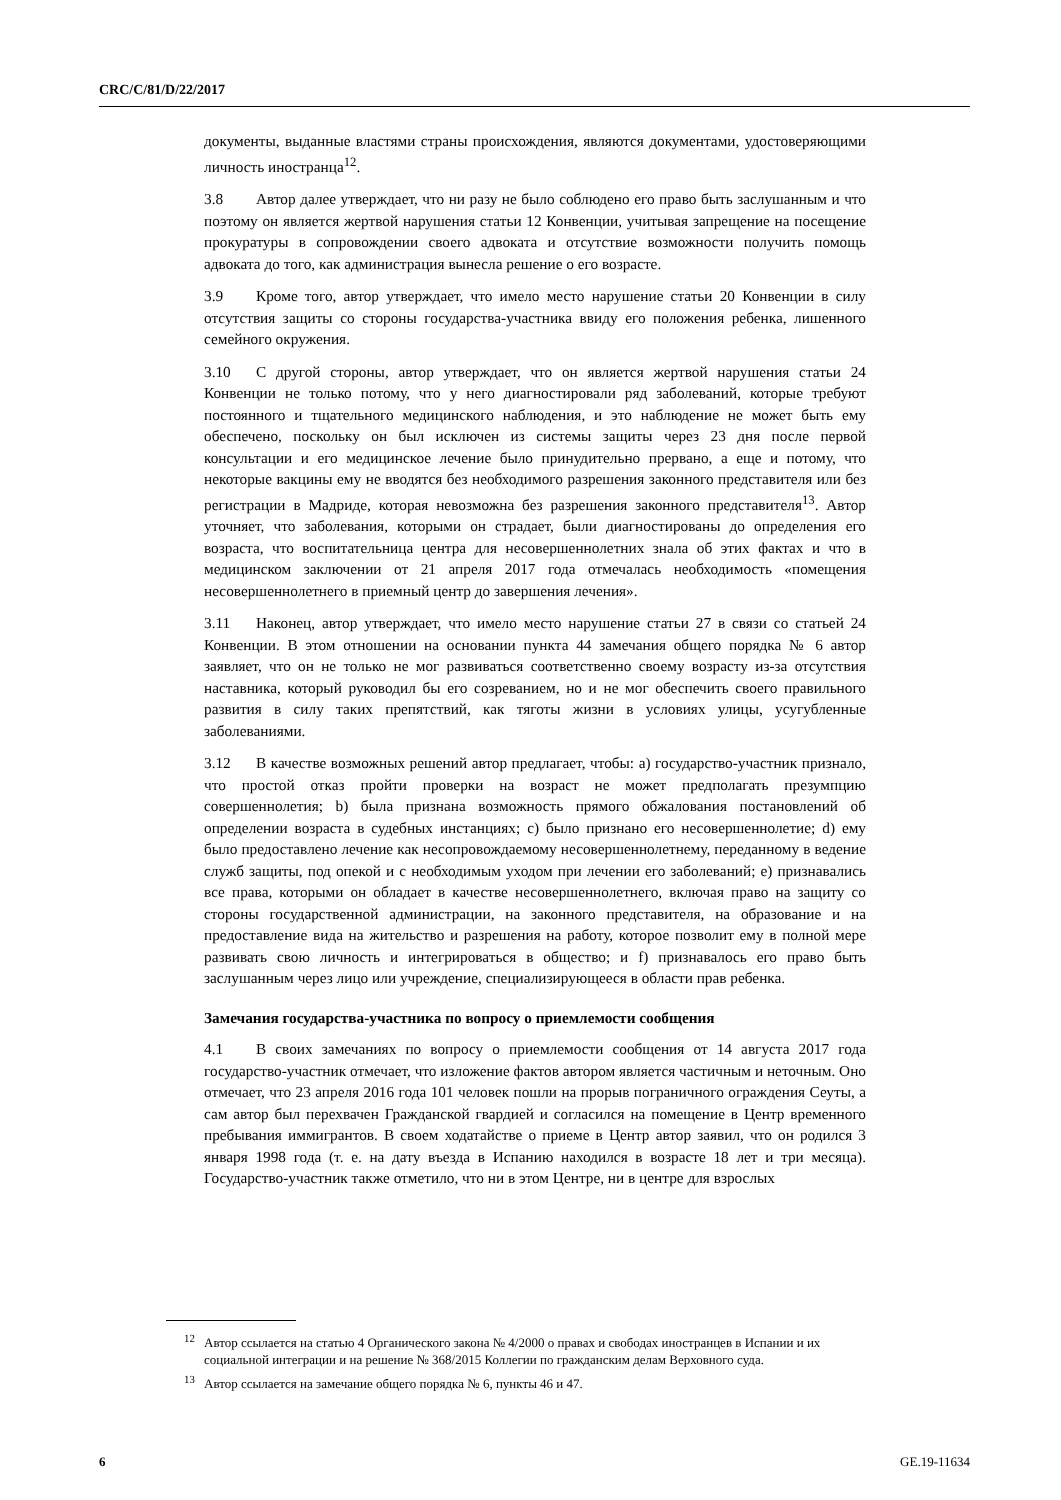CRC/C/81/D/22/2017
документы, выданные властями страны происхождения, являются документами, удостоверяющими личность иностранца<sup>12</sup>.
3.8 Автор далее утверждает, что ни разу не было соблюдено его право быть заслушанным и что поэтому он является жертвой нарушения статьи 12 Конвенции, учитывая запрещение на посещение прокуратуры в сопровождении своего адвоката и отсутствие возможности получить помощь адвоката до того, как администрация вынесла решение о его возрасте.
3.9 Кроме того, автор утверждает, что имело место нарушение статьи 20 Конвенции в силу отсутствия защиты со стороны государства-участника ввиду его положения ребенка, лишенного семейного окружения.
3.10 С другой стороны, автор утверждает, что он является жертвой нарушения статьи 24 Конвенции не только потому, что у него диагностировали ряд заболеваний, которые требуют постоянного и тщательного медицинского наблюдения, и это наблюдение не может быть ему обеспечено, поскольку он был исключен из системы защиты через 23 дня после первой консультации и его медицинское лечение было принудительно прервано, а еще и потому, что некоторые вакцины ему не вводятся без необходимого разрешения законного представителя или без регистрации в Мадриде, которая невозможна без разрешения законного представителя<sup>13</sup>. Автор уточняет, что заболевания, которыми он страдает, были диагностированы до определения его возраста, что воспитательница центра для несовершеннолетних знала об этих фактах и что в медицинском заключении от 21 апреля 2017 года отмечалась необходимость «помещения несовершеннолетнего в приемный центр до завершения лечения».
3.11 Наконец, автор утверждает, что имело место нарушение статьи 27 в связи со статьей 24 Конвенции. В этом отношении на основании пункта 44 замечания общего порядка № 6 автор заявляет, что он не только не мог развиваться соответственно своему возрасту из-за отсутствия наставника, который руководил бы его созреванием, но и не мог обеспечить своего правильного развития в силу таких препятствий, как тяготы жизни в условиях улицы, усугубленные заболеваниями.
3.12 В качестве возможных решений автор предлагает, чтобы: a) государство-участник признало, что простой отказ пройти проверки на возраст не может предполагать презумпцию совершеннолетия; b) была признана возможность прямого обжалования постановлений об определении возраста в судебных инстанциях; c) было признано его несовершеннолетие; d) ему было предоставлено лечение как несопровождаемому несовершеннолетнему, переданному в ведение служб защиты, под опекой и с необходимым уходом при лечении его заболеваний; e) признавались все права, которыми он обладает в качестве несовершеннолетнего, включая право на защиту со стороны государственной администрации, на законного представителя, на образование и на предоставление вида на жительство и разрешения на работу, которое позволит ему в полной мере развивать свою личность и интегрироваться в общество; и f) признавалось его право быть заслушанным через лицо или учреждение, специализирующееся в области прав ребенка.
Замечания государства-участника по вопросу о приемлемости сообщения
4.1 В своих замечаниях по вопросу о приемлемости сообщения от 14 августа 2017 года государство-участник отмечает, что изложение фактов автором является частичным и неточным. Оно отмечает, что 23 апреля 2016 года 101 человек пошли на прорыв пограничного ограждения Сеуты, а сам автор был перехвачен Гражданской гвардией и согласился на помещение в Центр временного пребывания иммигрантов. В своем ходатайстве о приеме в Центр автор заявил, что он родился 3 января 1998 года (т. е. на дату въезда в Испанию находился в возрасте 18 лет и три месяца). Государство-участник также отметило, что ни в этом Центре, ни в центре для взрослых
<sup>12</sup> Автор ссылается на статью 4 Органического закона № 4/2000 о правах и свободах иностранцев в Испании и их социальной интеграции и на решение № 368/2015 Коллегии по гражданским делам Верховного суда.
<sup>13</sup> Автор ссылается на замечание общего порядка № 6, пункты 46 и 47.
6 GE.19-11634